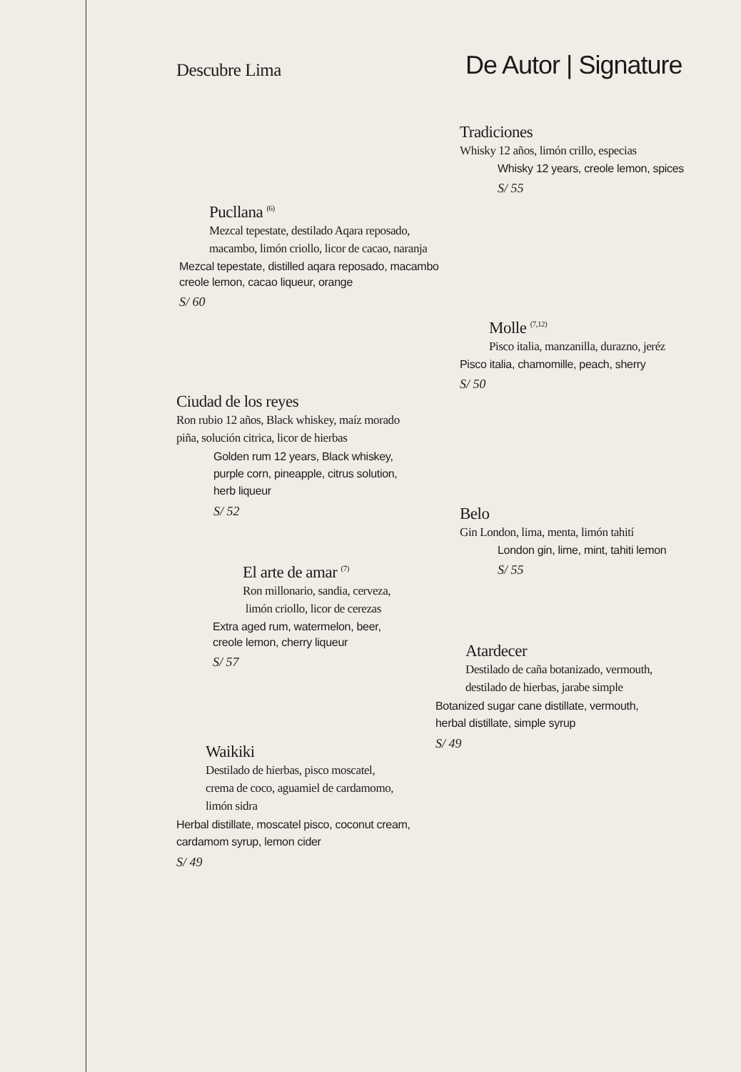Descubre Lima
Pucllana <sup>(6)</sup>
Mezcal tepestate, destilado Aqara reposado,
macambo, limón criollo, licor de cacao, naranja
Mezcal tepestate, distilled aqara reposado, macambo
creole lemon, cacao liqueur, orange
S/ 60
Ciudad de los reyes
Ron rubio 12 años, Black whiskey, maíz morado
piña, solución citrica, licor de hierbas
Golden rum 12 years, Black whiskey,
purple corn, pineapple, citrus solution,
herb liqueur
S/ 52
El arte de amar <sup>(7)</sup>
Ron millonario, sandia, cerveza,
limón criollo, licor de cerezas
Extra aged rum, watermelon, beer,
creole lemon, cherry liqueur
S/ 57
Waikiki
Destilado de hierbas, pisco moscatel,
crema de coco, aguamiel de cardamomo,
limón sidra
Herbal distillate, moscatel pisco, coconut cream,
cardamom syrup, lemon cider
S/ 49
De Autor | Signature
Tradiciones
Whisky 12 años, limón crillo, especias
Whisky 12 years, creole lemon, spices
S/ 55
Molle <sup>(7,12)</sup>
Pisco italia, manzanilla, durazno, jeréz
Pisco italia, chamomille, peach, sherry
S/ 50
Belo
Gin London, lima, menta, limón tahití
London gin, lime, mint, tahiti lemon
S/ 55
Atardecer
Destilado de caña botanizado, vermouth,
destilado de hierbas, jarabe simple
Botanized sugar cane distillate, vermouth,
herbal distillate, simple syrup
S/ 49